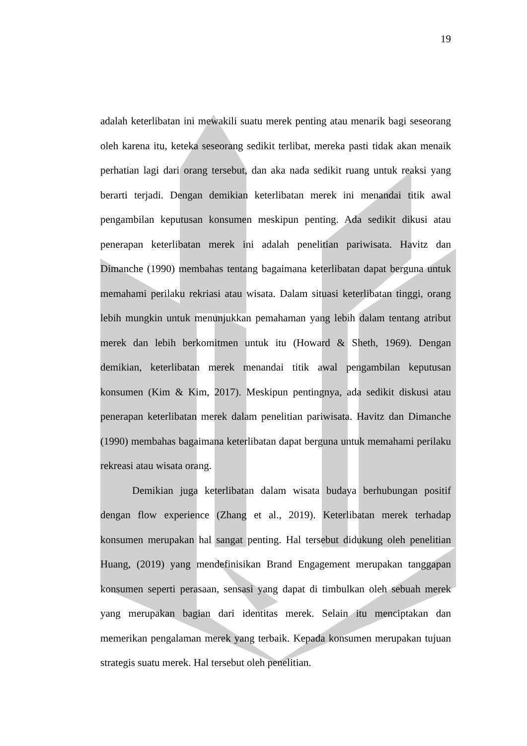19
adalah keterlibatan ini mewakili suatu merek penting atau menarik bagi seseorang oleh karena itu, keteka seseorang sedikit terlibat, mereka pasti tidak akan menaik perhatian lagi dari orang tersebut, dan aka nada sedikit ruang untuk reaksi yang berarti terjadi. Dengan demikian keterlibatan merek ini menandai titik awal pengambilan keputusan konsumen meskipun penting. Ada sedikit dikusi atau penerapan keterlibatan merek ini adalah penelitian pariwisata. Havitz dan Dimanche (1990) membahas tentang bagaimana keterlibatan dapat berguna untuk memahami perilaku rekriasi atau wisata. Dalam situasi keterlibatan tinggi, orang lebih mungkin untuk menunjukkan pemahaman yang lebih dalam tentang atribut merek dan lebih berkomitmen untuk itu (Howard & Sheth, 1969). Dengan demikian, keterlibatan merek menandai titik awal pengambilan keputusan konsumen (Kim & Kim, 2017). Meskipun pentingnya, ada sedikit diskusi atau penerapan keterlibatan merek dalam penelitian pariwisata. Havitz dan Dimanche (1990) membahas bagaimana keterlibatan dapat berguna untuk memahami perilaku rekreasi atau wisata orang.
Demikian juga keterlibatan dalam wisata budaya berhubungan positif dengan flow experience (Zhang et al., 2019). Keterlibatan merek terhadap konsumen merupakan hal sangat penting. Hal tersebut didukung oleh penelitian Huang, (2019) yang mendefinisikan Brand Engagement merupakan tanggapan konsumen seperti perasaan, sensasi yang dapat di timbulkan oleh sebuah merek yang merupakan bagian dari identitas merek. Selain itu menciptakan dan memerikan pengalaman merek yang terbaik. Kepada konsumen merupakan tujuan strategis suatu merek. Hal tersebut oleh penelitian.